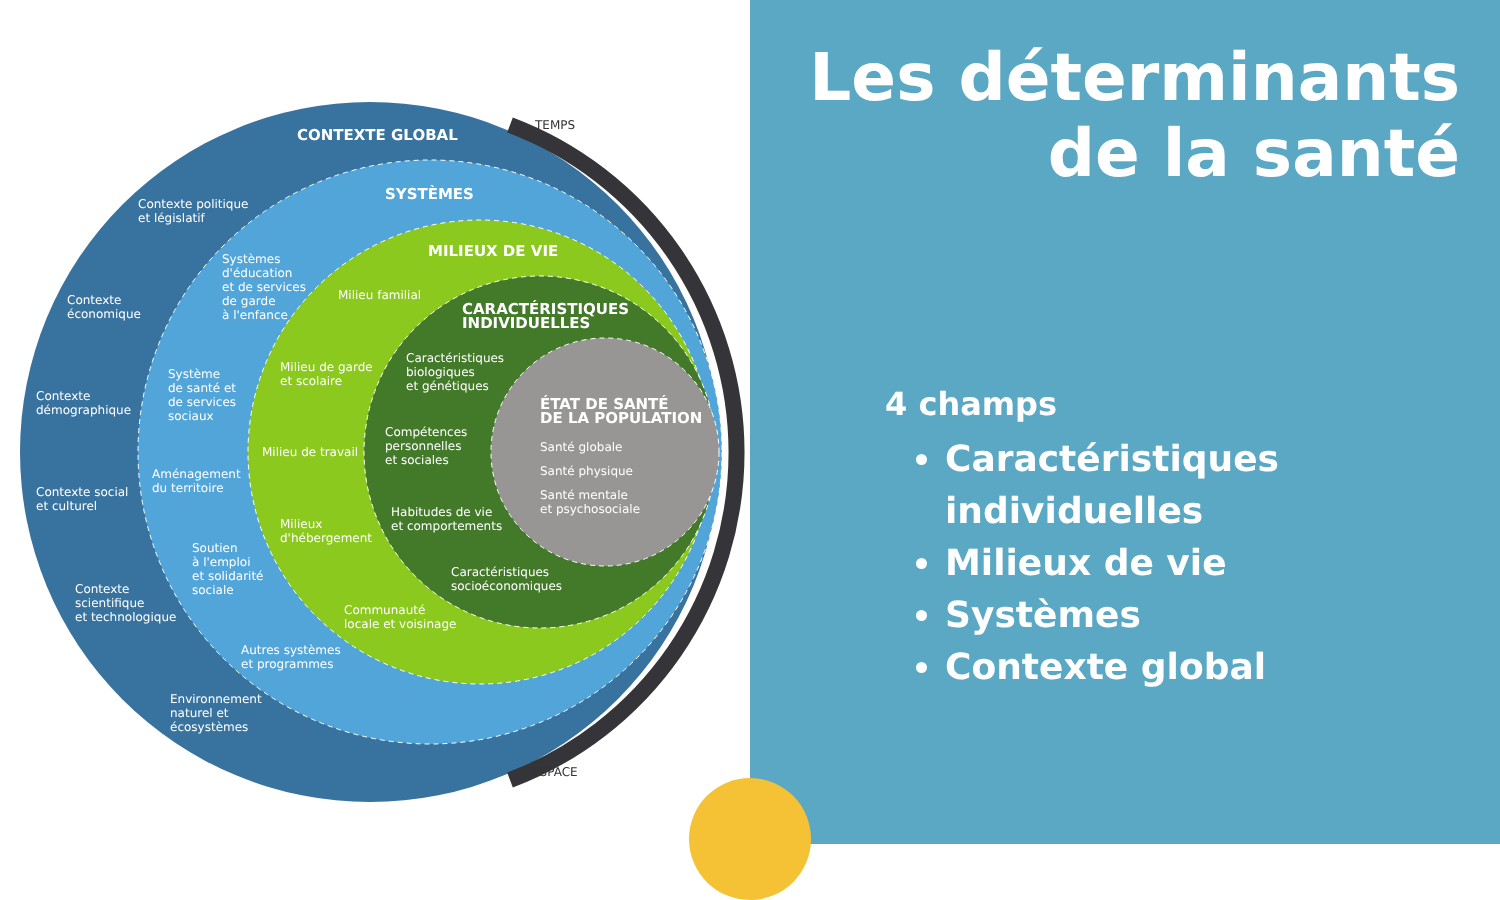CONTEXTE GLOBAL
TEMPS
ESPACE
Contexte politique
et législatif
Contexte
économique
Contexte
démographique
Contexte social
et culturel
Contexte
scientifique
et technologique
Environnement
naturel et
écosystèmes
SYSTÈMES
Systèmes
d'éducation
et de services
de garde
à l'enfance
Système
de santé et
de services
sociaux
Aménagement
du territoire
Soutien
à l'emploi
et solidarité
sociale
Autres systèmes
et programmes
MILIEUX DE VIE
Milieu familial
Milieu de garde
et scolaire
Milieu de travail
Milieux
d'hébergement
Communauté
locale et voisinage
CARACTÉRISTIQUES
INDIVIDUELLES
Caractéristiques
biologiques
et génétiques
Compétences
personnelles
et sociales
Habitudes de vie
et comportements
Caractéristiques
socioéconomiques
ÉTAT DE SANTÉ
DE LA POPULATION
Santé globale
Santé physique
Santé mentale
et psychosociale
Les déterminants
de la santé
4 champs
Caractéristiques individuelles
Milieux de vie
Systèmes
Contexte global